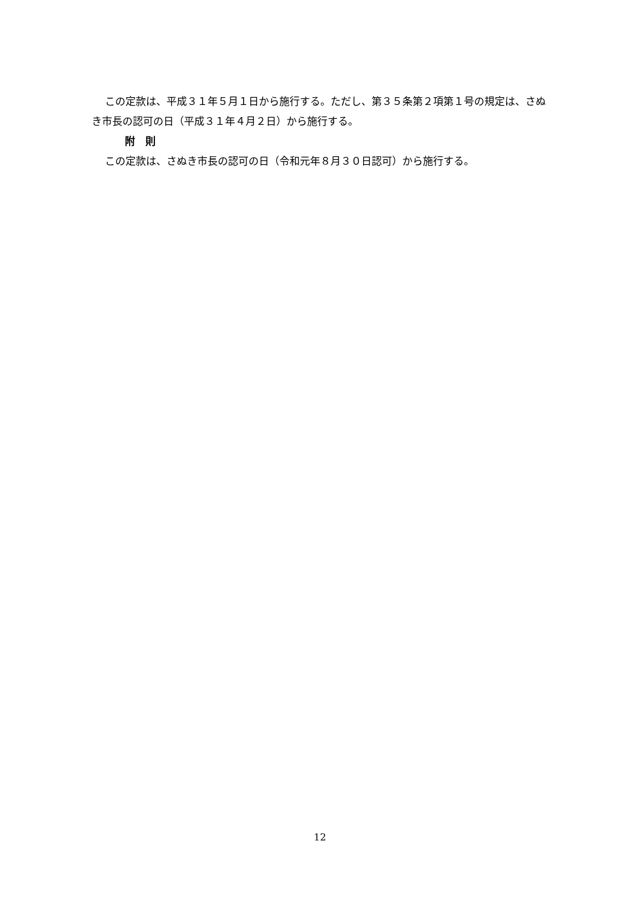この定款は、平成３１年５月１日から施行する。ただし、第３５条第２項第１号の規定は、さぬき市長の認可の日（平成３１年４月２日）から施行する。
附　則
この定款は、さぬき市長の認可の日（令和元年８月３０日認可）から施行する。
12